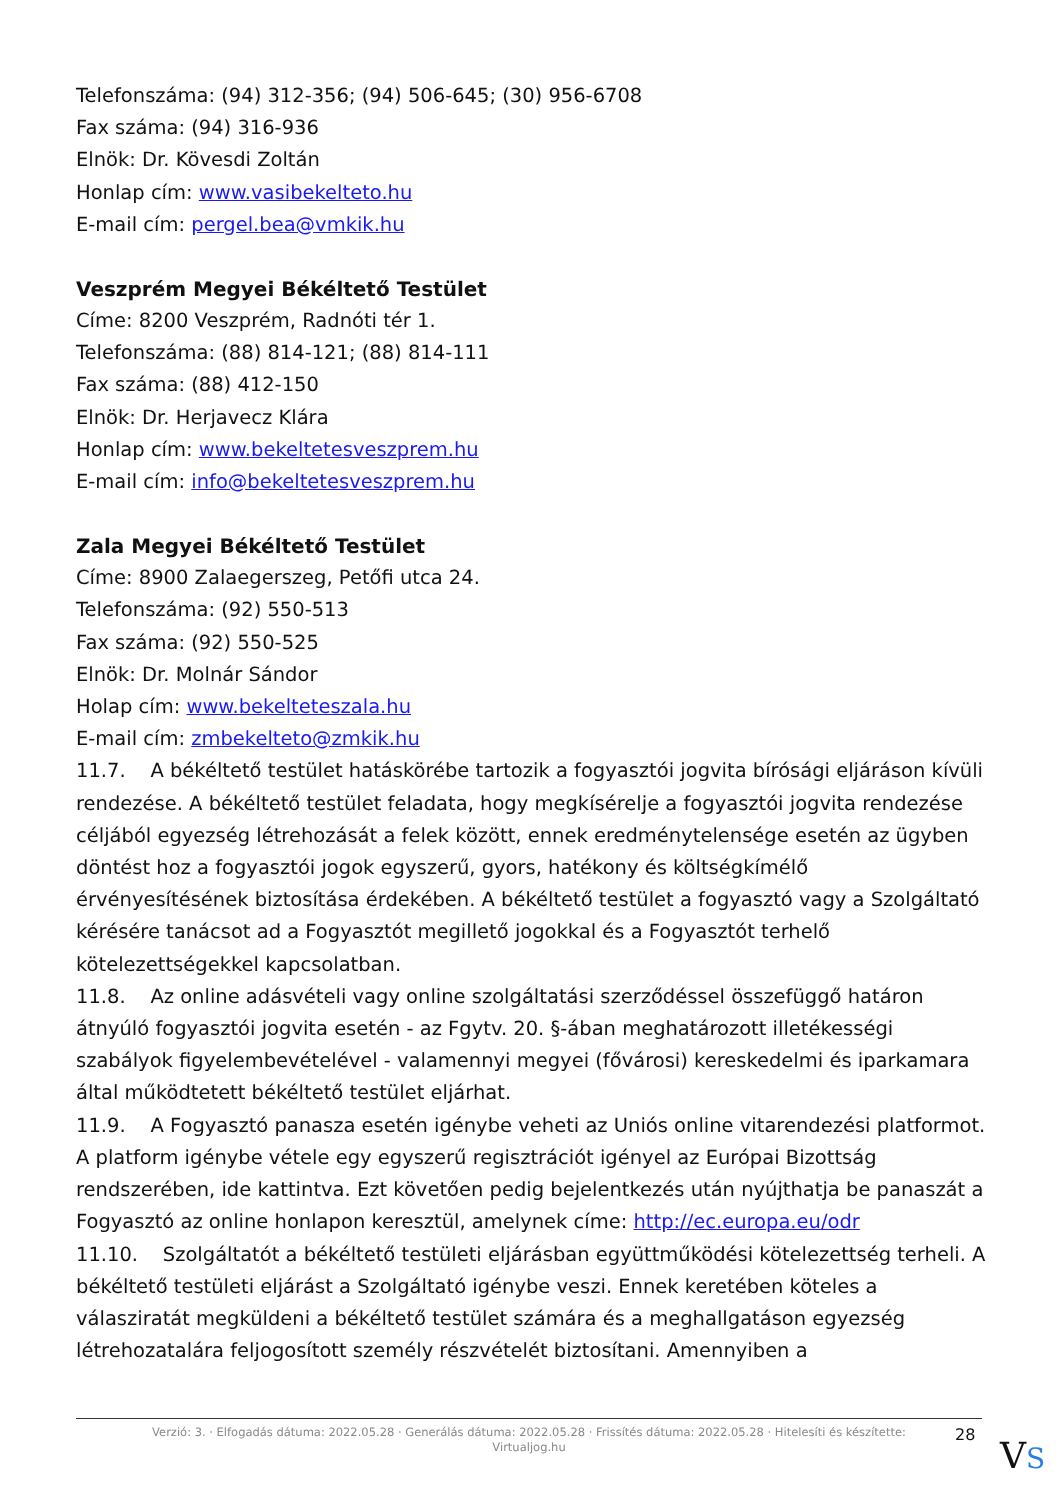Telefonszáma: (94) 312-356; (94) 506-645; (30) 956-6708
Fax száma: (94) 316-936
Elnök: Dr. Kövesdi Zoltán
Honlap cím: www.vasibekelteto.hu
E-mail cím: pergel.bea@vmkik.hu
Veszprém Megyei Békéltető Testület
Címe: 8200 Veszprém, Radnóti tér 1.
Telefonszáma: (88) 814-121; (88) 814-111
Fax száma: (88) 412-150
Elnök: Dr. Herjavecz Klára
Honlap cím: www.bekeltetesveszprem.hu
E-mail cím: info@bekeltetesveszprem.hu
Zala Megyei Békéltető Testület
Címe: 8900 Zalaegerszeg, Petőfi utca 24.
Telefonszáma: (92) 550-513
Fax száma: (92) 550-525
Elnök: Dr. Molnár Sándor
Holap cím: www.bekelteteszala.hu
E-mail cím: zmbekelteto@zmkik.hu
11.7. A békéltető testület hatáskörébe tartozik a fogyasztói jogvita bírósági eljáráson kívüli rendezése. A békéltető testület feladata, hogy megkísérelje a fogyasztói jogvita rendezése céljából egyezség létrehozását a felek között, ennek eredménytelensége esetén az ügyben döntést hoz a fogyasztói jogok egyszerű, gyors, hatékony és költségkímélő érvényesítésének biztosítása érdekében. A békéltető testület a fogyasztó vagy a Szolgáltató kérésére tanácsot ad a Fogyasztót megillető jogokkal és a Fogyasztót terhelő kötelezettségekkel kapcsolatban.
11.8. Az online adásvételi vagy online szolgáltatási szerződéssel összefüggő határon átnyúló fogyasztói jogvita esetén - az Fgytv. 20. §-ában meghatározott illetékességi szabályok figyelembevételével - valamennyi megyei (fővárosi) kereskedelmi és iparkamara által működtetett békéltető testület eljárhat.
11.9. A Fogyasztó panasza esetén igénybe veheti az Uniós online vitarendezési platformot. A platform igénybe vétele egy egyszerű regisztrációt igényel az Európai Bizottság rendszerében, ide kattintva. Ezt követően pedig bejelentkezés után nyújthatja be panaszát a Fogyasztó az online honlapon keresztül, amelynek címe: http://ec.europa.eu/odr
11.10. Szolgáltatót a békéltető testületi eljárásban együttműködési kötelezettség terheli. A békéltető testületi eljárást a Szolgáltató igénybe veszi. Ennek keretében köteles a válasziratát megküldeni a békéltető testület számára és a meghallgatáson egyezség létrehozatalára feljogosított személy részvételét biztosítani. Amennyiben a
Verzió: 3. · Elfogadás dátuma: 2022.05.28 · Generálás dátuma: 2022.05.28 · Frissítés dátuma: 2022.05.28 · Hitelesíti és készítette: Virtualjog.hu
28
VS